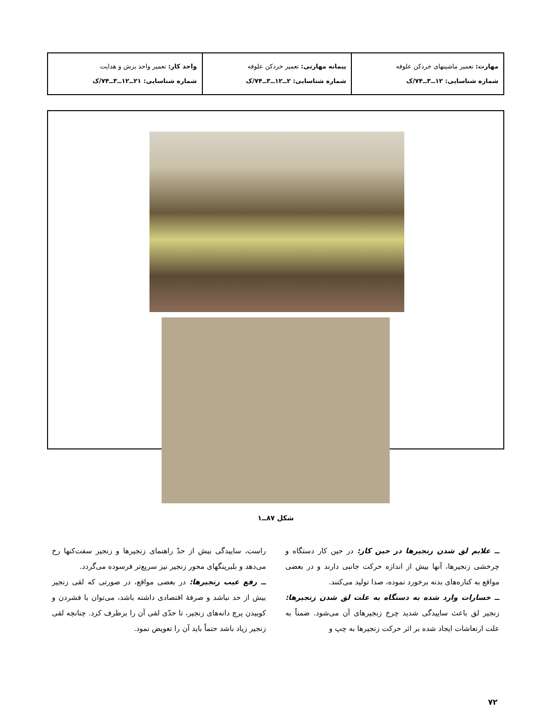| مهارت: تعمیر ماشینهای خردکن علوفه شماره شناسایی: ۱۲ــ۳ــ۷۴/ک | پیمانه مهارتی: تعمیر خردکن علوفه شماره شناسایی: ۲ــ۱۲ــ۳ــ۷۴/ک | واحد کار: تعمیر واحد برش و هدایت شماره شناسایی: ۲۱ــ۱۲ــ۳ــ۷۴/ک |
شکل ۸۷ــ۱
ــ علایم لق شدن زنجیرها در حین کار: در حین کار دستگاه و چرخشی زنجیرها، آنها بیش از اندازه حرکت جانبی دارند و در بعضی مواقع به کناره‌های بدنه برخورد نموده، صدا تولید می‌کنند.
ــ خسارات وارد شده به دستگاه به علت لق شدن زنجیرها: زنجیر لق باعث سایید‌گی شدید چرخ زنجیرهای آن می‌شود. ضمناً به علت ارتعاشات ایجاد شده بر اثر حرکت زنجیرها به چپ و
راست، سایید‌گی بیش از حدّ راهنمای زنجیرها و زنجیر سفت‌کنها رخ می‌دهد و بلبرینگهای محور زنجیر نیز سریع‌تر فرسوده می‌گردد.
ــ رفع عیب زنجیرها: در بعضی مواقع، در صورتی که لقی زنجیر بیش از حد نباشد و صرفهٔ اقتصادی داشته باشد، می‌توان با فشردن و کوبیدن پرچ دانه‌های زنجیر، تا حدّی لقی آن را برطرف کرد. چنانچه لقی زنجیر زیاد باشد حتماً باید آن را تعویض نمود.
۷۲